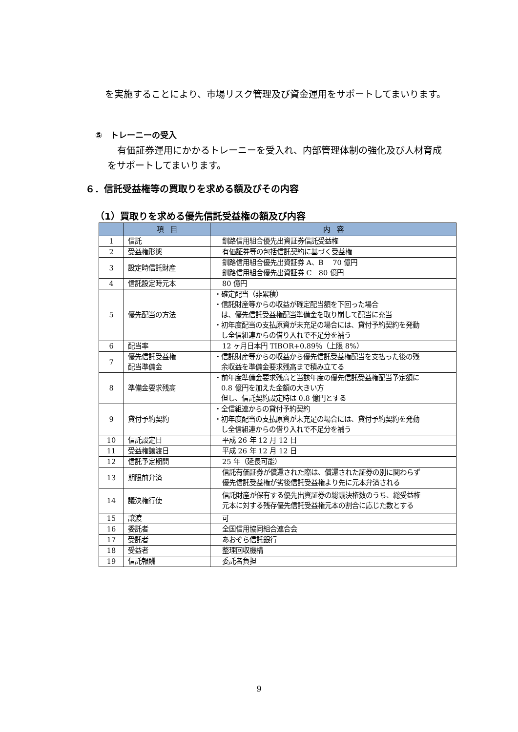を実施することにより、市場リスク管理及び資金運用をサポートしてまいります。
⑤　トレーニーの受入
有価証券運用にかかるトレーニーを受入れ、内部管理体制の強化及び人材育成をサポートしてまいります。
６．信託受益権等の買取りを求める額及びその内容
（1）買取りを求める優先信託受益権の額及び内容
| | 項 目 | 内 容 |
| --- | --- | --- |
| 1 | 信託 | 釧路信用組合優先出資証券信託受益権 |
| 2 | 受益権形態 | 有価証券等の包括信託契約に基づく受益権 |
| 3 | 設定時信託財産 | 釧路信用組合優先出資証券 A、B 70 億円 釧路信用組合優先出資証券 C 80 億円 |
| 4 | 信託設定時元本 | 80 億円 |
| 5 | 優先配当の方法 | ・確定配当（非累積） ・信託財産等からの収益が確定配当額を下回った場合 は、優先信託受益権配当準備金を取り崩して配当に充当 ・初年度配当の支払原資が未充足の場合には、貸付予約契約を発動 し全信組連からの借り入れで不足分を補う |
| 6 | 配当率 | 12 ヶ月日本円 TIBOR+0.89％（上限 8%） |
| 7 | 優先信託受益権 配当準備金 | ・信託財産等からの収益から優先信託受益権配当を支払った後の残 余収益を準備金要求残高まで積み立てる |
| 8 | 準備金要求残高 | ・前年度準備金要求残高と当該年度の優先信託受益権配当予定額に 0.8 億円を加えた金額の大きい方 但し、信託契約設定時は 0.8 億円とする |
| 9 | 貸付予約契約 | ・全信組連からの貸付予約契約 ・初年度配当の支払原資が未充足の場合には、貸付予約契約を発動 し全信組連からの借り入れで不足分を補う |
| 10 | 信託設定日 | 平成 26 年 12 月 12 日 |
| 11 | 受益権譲渡日 | 平成 26 年 12 月 12 日 |
| 12 | 信託予定期間 | 25 年（延長可能） |
| 13 | 期限前弁済 | 信託有価証券が償還された際は、償還された証券の別に関わらず 優先信託受益権が劣後信託受益権より先に元本弁済される |
| 14 | 議決権行使 | 信託財産が保有する優先出資証券の総議決権数のうち、総受益権 元本に対する残存優先信託受益権元本の割合に応じた数とする |
| 15 | 譲渡 | 可 |
| 16 | 委託者 | 全国信用協同組合連合会 |
| 17 | 受託者 | あおぞら信託銀行 |
| 18 | 受益者 | 整理回収機構 |
| 19 | 信託報酬 | 委託者負担 |
9